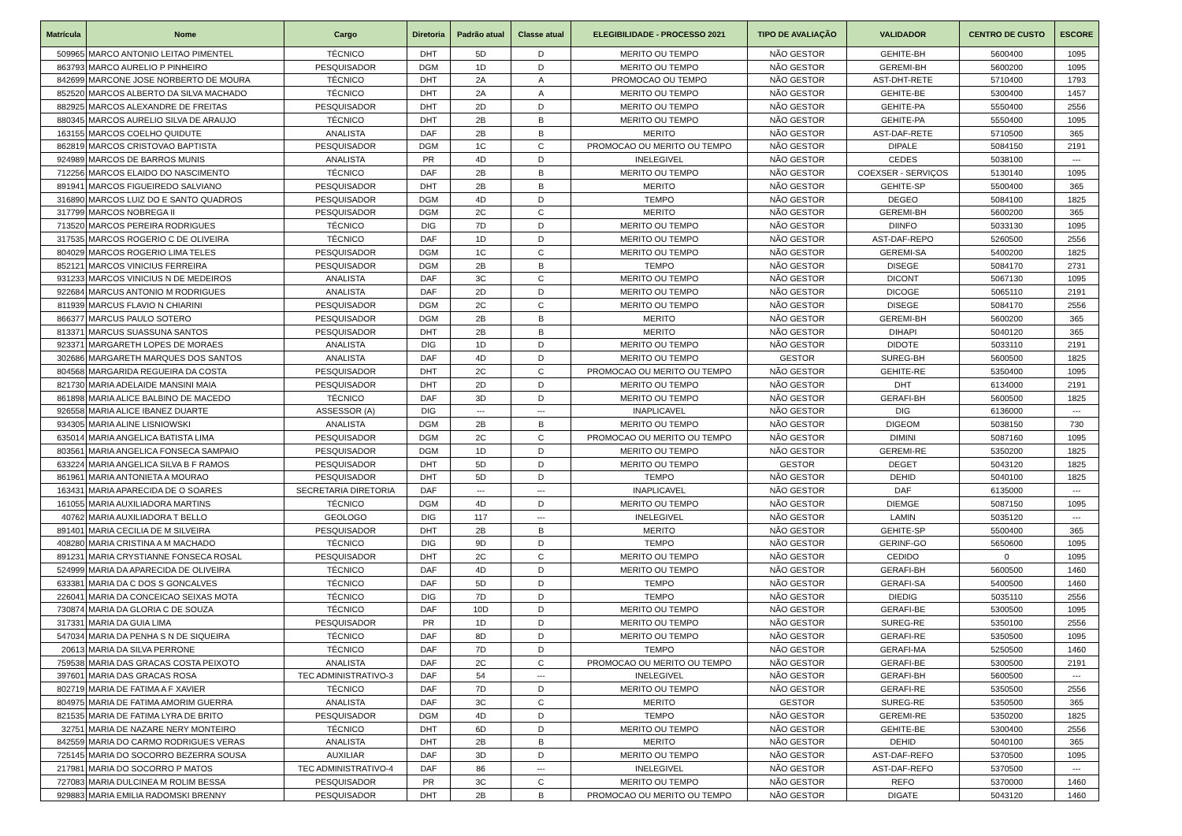| Matrícula | Nome | Cargo | Diretoria | Padrão atual | Classe atual | ELEGIBILIDADE - PROCESSO 2021 | TIPO DE AVALIAÇÃO | VALIDADOR | CENTRO DE CUSTO | ESCORE |
| --- | --- | --- | --- | --- | --- | --- | --- | --- | --- | --- |
| 509965 | MARCO ANTONIO LEITAO PIMENTEL | TÉCNICO | DHT | 5D | D | MERITO OU TEMPO | NÃO GESTOR | GEHITE-BH | 5600400 | 1095 |
| 863793 | MARCO AURELIO P PINHEIRO | PESQUISADOR | DGM | 1D | D | MERITO OU TEMPO | NÃO GESTOR | GEREMI-BH | 5600200 | 1095 |
| 842699 | MARCONE JOSE NORBERTO DE MOURA | TÉCNICO | DHT | 2A | A | PROMOCAO OU TEMPO | NÃO GESTOR | AST-DHT-RETE | 5710400 | 1793 |
| 852520 | MARCOS ALBERTO DA SILVA MACHADO | TÉCNICO | DHT | 2A | A | MERITO OU TEMPO | NÃO GESTOR | GEHITE-BE | 5300400 | 1457 |
| 882925 | MARCOS ALEXANDRE DE FREITAS | PESQUISADOR | DHT | 2D | D | MERITO OU TEMPO | NÃO GESTOR | GEHITE-PA | 5550400 | 2556 |
| 880345 | MARCOS AURELIO SILVA DE ARAUJO | TÉCNICO | DHT | 2B | B | MERITO OU TEMPO | NÃO GESTOR | GEHITE-PA | 5550400 | 1095 |
| 163155 | MARCOS COELHO QUIDUTE | ANALISTA | DAF | 2B | B | MERITO | NÃO GESTOR | AST-DAF-RETE | 5710500 | 365 |
| 862819 | MARCOS CRISTOVAO BAPTISTA | PESQUISADOR | DGM | 1C | C | PROMOCAO OU MERITO OU TEMPO | NÃO GESTOR | DIPALE | 5084150 | 2191 |
| 924989 | MARCOS DE BARROS MUNIS | ANALISTA | PR | 4D | D | INELEGIVEL | NÃO GESTOR | CEDES | 5038100 | --- |
| 712256 | MARCOS ELAIDO DO NASCIMENTO | TÉCNICO | DAF | 2B | B | MERITO OU TEMPO | NÃO GESTOR | COEXSER - SERVIÇOS | 5130140 | 1095 |
| 891941 | MARCOS FIGUEIREDO SALVIANO | PESQUISADOR | DHT | 2B | B | MERITO | NÃO GESTOR | GEHITE-SP | 5500400 | 365 |
| 316890 | MARCOS LUIZ DO E SANTO QUADROS | PESQUISADOR | DGM | 4D | D | TEMPO | NÃO GESTOR | DEGEO | 5084100 | 1825 |
| 317799 | MARCOS NOBREGA II | PESQUISADOR | DGM | 2C | C | MERITO | NÃO GESTOR | GEREMI-BH | 5600200 | 365 |
| 713520 | MARCOS PEREIRA RODRIGUES | TÉCNICO | DIG | 7D | D | MERITO OU TEMPO | NÃO GESTOR | DIINFO | 5033130 | 1095 |
| 317535 | MARCOS ROGERIO C DE OLIVEIRA | TÉCNICO | DAF | 1D | D | MERITO OU TEMPO | NÃO GESTOR | AST-DAF-REPO | 5260500 | 2556 |
| 804029 | MARCOS ROGERIO LIMA TELES | PESQUISADOR | DGM | 1C | C | MERITO OU TEMPO | NÃO GESTOR | GEREMI-SA | 5400200 | 1825 |
| 852121 | MARCOS VINICIUS FERREIRA | PESQUISADOR | DGM | 2B | B | TEMPO | NÃO GESTOR | DISEGE | 5084170 | 2731 |
| 931233 | MARCOS VINICIUS N DE MEDEIROS | ANALISTA | DAF | 3C | C | MERITO OU TEMPO | NÃO GESTOR | DICONT | 5067130 | 1095 |
| 922684 | MARCUS ANTONIO M RODRIGUES | ANALISTA | DAF | 2D | D | MERITO OU TEMPO | NÃO GESTOR | DICOGE | 5065110 | 2191 |
| 811939 | MARCUS FLAVIO N CHIARINI | PESQUISADOR | DGM | 2C | C | MERITO OU TEMPO | NÃO GESTOR | DISEGE | 5084170 | 2556 |
| 866377 | MARCUS PAULO SOTERO | PESQUISADOR | DGM | 2B | B | MERITO | NÃO GESTOR | GEREMI-BH | 5600200 | 365 |
| 813371 | MARCUS SUASSUNA SANTOS | PESQUISADOR | DHT | 2B | B | MERITO | NÃO GESTOR | DIHAPI | 5040120 | 365 |
| 923371 | MARGARETH LOPES DE MORAES | ANALISTA | DIG | 1D | D | MERITO OU TEMPO | NÃO GESTOR | DIDOTE | 5033110 | 2191 |
| 302686 | MARGARETH MARQUES DOS SANTOS | ANALISTA | DAF | 4D | D | MERITO OU TEMPO | GESTOR | SUREG-BH | 5600500 | 1825 |
| 804568 | MARGARIDA REGUEIRA DA COSTA | PESQUISADOR | DHT | 2C | C | PROMOCAO OU MERITO OU TEMPO | NÃO GESTOR | GEHITE-RE | 5350400 | 1095 |
| 821730 | MARIA ADELAIDE MANSINI MAIA | PESQUISADOR | DHT | 2D | D | MERITO OU TEMPO | NÃO GESTOR | DHT | 6134000 | 2191 |
| 861898 | MARIA ALICE BALBINO DE MACEDO | TÉCNICO | DAF | 3D | D | MERITO OU TEMPO | NÃO GESTOR | GERAFI-BH | 5600500 | 1825 |
| 926558 | MARIA ALICE IBANEZ DUARTE | ASSESSOR (A) | DIG | --- | --- | INAPLICAVEL | NÃO GESTOR | DIG | 6136000 | --- |
| 934305 | MARIA ALINE LISNIOWSKI | ANALISTA | DGM | 2B | B | MERITO OU TEMPO | NÃO GESTOR | DIGEOM | 5038150 | 730 |
| 635014 | MARIA ANGELICA BATISTA LIMA | PESQUISADOR | DGM | 2C | C | PROMOCAO OU MERITO OU TEMPO | NÃO GESTOR | DIMINI | 5087160 | 1095 |
| 803561 | MARIA ANGELICA FONSECA SAMPAIO | PESQUISADOR | DGM | 1D | D | MERITO OU TEMPO | NÃO GESTOR | GEREMI-RE | 5350200 | 1825 |
| 633224 | MARIA ANGELICA SILVA B F RAMOS | PESQUISADOR | DHT | 5D | D | MERITO OU TEMPO | GESTOR | DEGET | 5043120 | 1825 |
| 861961 | MARIA ANTONIETA A MOURAO | PESQUISADOR | DHT | 5D | D | TEMPO | NÃO GESTOR | DEHID | 5040100 | 1825 |
| 163431 | MARIA APARECIDA DE O SOARES | SECRETARIA DIRETORIA | DAF | --- | --- | INAPLICAVEL | NÃO GESTOR | DAF | 6135000 | --- |
| 161055 | MARIA AUXILIADORA MARTINS | TÉCNICO | DGM | 4D | D | MERITO OU TEMPO | NÃO GESTOR | DIEMGE | 5087150 | 1095 |
| 40762 | MARIA AUXILIADORA T BELLO | GEOLOGO | DIG | 117 | --- | INELEGIVEL | NÃO GESTOR | LAMIN | 5035120 | --- |
| 891401 | MARIA CECILIA DE M SILVEIRA | PESQUISADOR | DHT | 2B | B | MERITO | NÃO GESTOR | GEHITE-SP | 5500400 | 365 |
| 408280 | MARIA CRISTINA A M MACHADO | TÉCNICO | DIG | 9D | D | TEMPO | NÃO GESTOR | GERINF-GO | 5650600 | 1095 |
| 891231 | MARIA CRYSTIANNE FONSECA ROSAL | PESQUISADOR | DHT | 2C | C | MERITO OU TEMPO | NÃO GESTOR | CEDIDO | 0 | 1095 |
| 524999 | MARIA DA APARECIDA DE OLIVEIRA | TÉCNICO | DAF | 4D | D | MERITO OU TEMPO | NÃO GESTOR | GERAFI-BH | 5600500 | 1460 |
| 633381 | MARIA DA C DOS S GONCALVES | TÉCNICO | DAF | 5D | D | TEMPO | NÃO GESTOR | GERAFI-SA | 5400500 | 1460 |
| 226041 | MARIA DA CONCEICAO SEIXAS MOTA | TÉCNICO | DIG | 7D | D | TEMPO | NÃO GESTOR | DIEDIG | 5035110 | 2556 |
| 730874 | MARIA DA GLORIA C DE SOUZA | TÉCNICO | DAF | 10D | D | MERITO OU TEMPO | NÃO GESTOR | GERAFI-BE | 5300500 | 1095 |
| 317331 | MARIA DA GUIA LIMA | PESQUISADOR | PR | 1D | D | MERITO OU TEMPO | NÃO GESTOR | SUREG-RE | 5350100 | 2556 |
| 547034 | MARIA DA PENHA S N DE SIQUEIRA | TÉCNICO | DAF | 8D | D | MERITO OU TEMPO | NÃO GESTOR | GERAFI-RE | 5350500 | 1095 |
| 20613 | MARIA DA SILVA PERRONE | TÉCNICO | DAF | 7D | D | TEMPO | NÃO GESTOR | GERAFI-MA | 5250500 | 1460 |
| 759538 | MARIA DAS GRACAS COSTA PEIXOTO | ANALISTA | DAF | 2C | C | PROMOCAO OU MERITO OU TEMPO | NÃO GESTOR | GERAFI-BE | 5300500 | 2191 |
| 397601 | MARIA DAS GRACAS ROSA | TEC ADMINISTRATIVO-3 | DAF | 54 | --- | INELEGIVEL | NÃO GESTOR | GERAFI-BH | 5600500 | --- |
| 802719 | MARIA DE FATIMA A F XAVIER | TÉCNICO | DAF | 7D | D | MERITO OU TEMPO | NÃO GESTOR | GERAFI-RE | 5350500 | 2556 |
| 804975 | MARIA DE FATIMA AMORIM GUERRA | ANALISTA | DAF | 3C | C | MERITO | GESTOR | SUREG-RE | 5350500 | 365 |
| 821535 | MARIA DE FATIMA LYRA DE BRITO | PESQUISADOR | DGM | 4D | D | TEMPO | NÃO GESTOR | GEREMI-RE | 5350200 | 1825 |
| 32751 | MARIA DE NAZARE NERY MONTEIRO | TÉCNICO | DHT | 6D | D | MERITO OU TEMPO | NÃO GESTOR | GEHITE-BE | 5300400 | 2556 |
| 842559 | MARIA DO CARMO RODRIGUES VERAS | ANALISTA | DHT | 2B | B | MERITO | NÃO GESTOR | DEHID | 5040100 | 365 |
| 725145 | MARIA DO SOCORRO BEZERRA SOUSA | AUXILIAR | DAF | 3D | D | MERITO OU TEMPO | NÃO GESTOR | AST-DAF-REFO | 5370500 | 1095 |
| 217981 | MARIA DO SOCORRO P MATOS | TEC ADMINISTRATIVO-4 | DAF | 86 | --- | INELEGIVEL | NÃO GESTOR | AST-DAF-REFO | 5370500 | --- |
| 727083 | MARIA DULCINEA M ROLIM BESSA | PESQUISADOR | PR | 3C | C | MERITO OU TEMPO | NÃO GESTOR | REFO | 5370000 | 1460 |
| 929883 | MARIA EMILIA RADOMSKI BRENNY | PESQUISADOR | DHT | 2B | B | PROMOCAO OU MERITO OU TEMPO | NÃO GESTOR | DIGATE | 5043120 | 1460 |